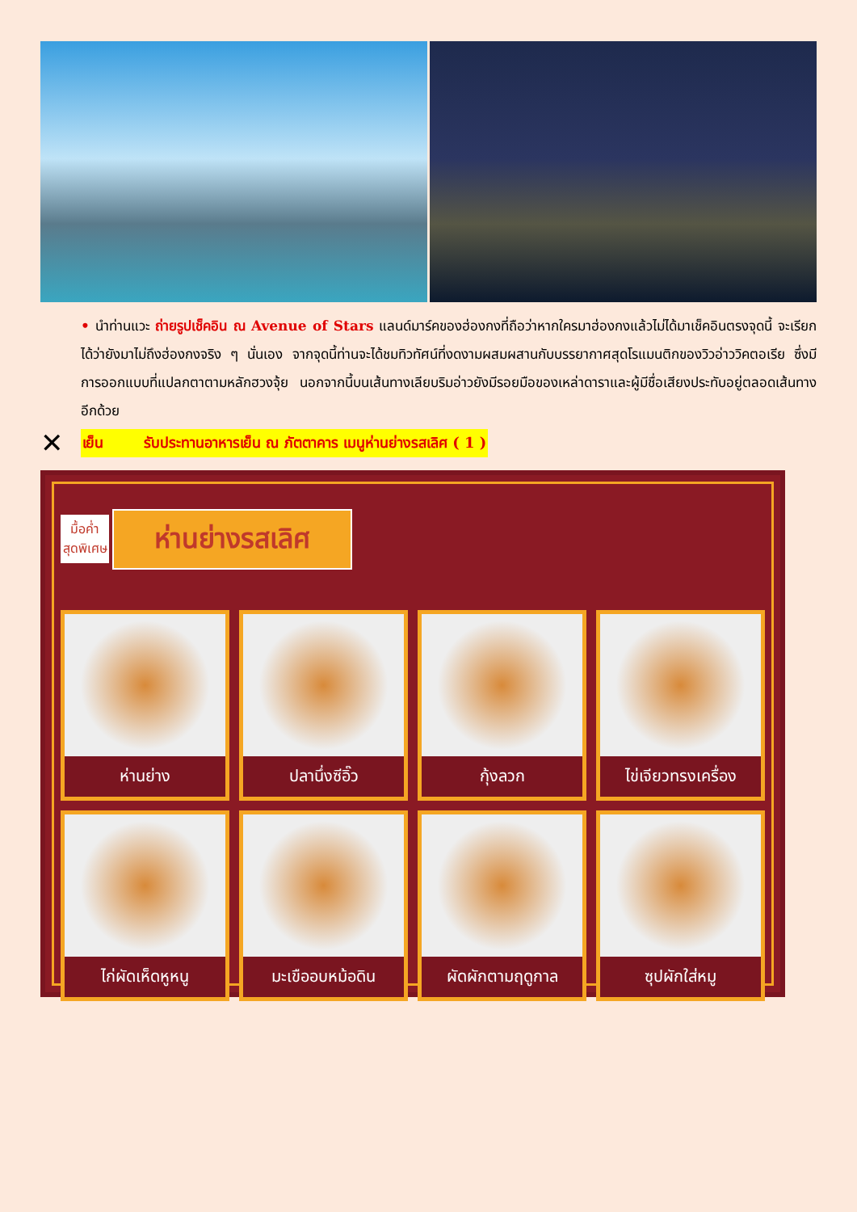• นำท่านแวะ ถ่ายรูปเช็คอิน ณ Avenue of Stars แลนด์มาร์คของฮ่องกงที่ถือว่าหากใครมาฮ่องกงแล้วไม่ได้มาเช็คอินตรงจุดนี้ จะเรียกได้ว่ายังมาไม่ถึงฮ่องกงจริง ๆ นั่นเอง จากจุดนี้ท่านจะได้ชมทิวทัศน์ที่งดงามผสมผสานกับบรรยากาศสุดโรแมนติกของวิวอ่าววิคตอเรีย ซึ่งมีการออกแบบที่แปลกตาตามหลักฮวงจุ้ย นอกจากนี้บนเส้นทางเลียบริมอ่าวยังมีรอยมือของเหล่าดาราและผู้มีชื่อเสียงประทับอยู่ตลอดเส้นทางอีกด้วย
✕ เย็น รับประทานอาหารเย็น ณ ภัตตาคาร เมนูห่านย่างรสเลิศ ( 1 )
มื้อค่ำ
สุดพิเศษ
ห่านย่างรสเลิศ
ห่านย่าง
ปลานึ่งซีอิ๊ว
กุ้งลวก
ไข่เจียวทรงเครื่อง
ไก่ผัดเห็ดหูหนู
มะเขืออบหม้อดิน
ผัดผักตามฤดูกาล
ซุปผักใส่หมู